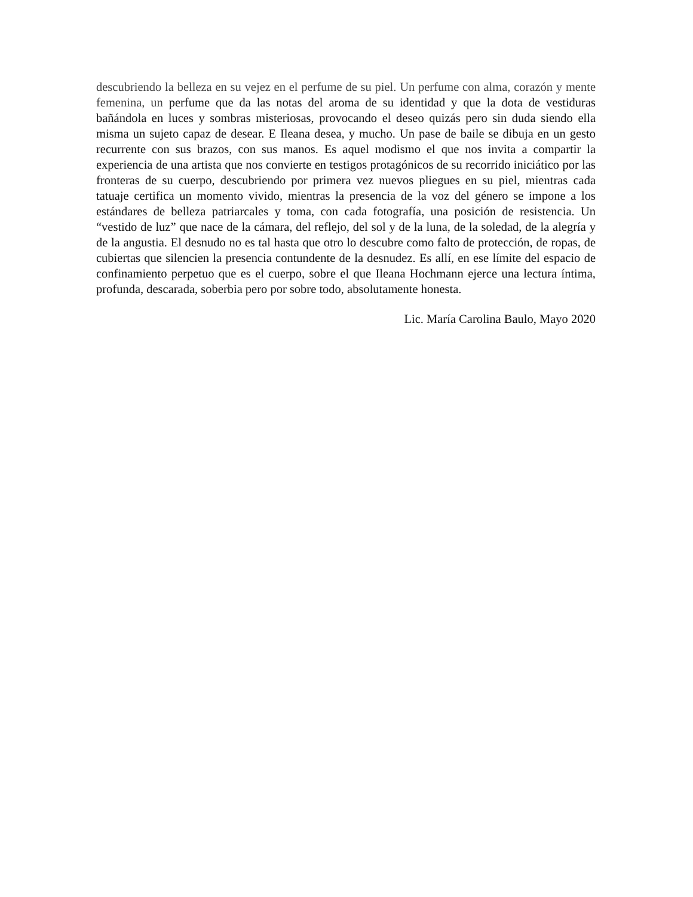descubriendo la belleza en su vejez en el perfume de su piel. Un perfume con alma, corazón y mente femenina, un perfume que da las notas del aroma de su identidad y que la dota de vestiduras bañándola en luces y sombras misteriosas, provocando el deseo quizás pero sin duda siendo ella misma un sujeto capaz de desear. E Ileana desea, y mucho. Un pase de baile se dibuja en un gesto recurrente con sus brazos, con sus manos. Es aquel modismo el que nos invita a compartir la experiencia de una artista que nos convierte en testigos protagónicos de su recorrido iniciático por las fronteras de su cuerpo, descubriendo por primera vez nuevos pliegues en su piel, mientras cada tatuaje certifica un momento vivido, mientras la presencia de la voz del género se impone a los estándares de belleza patriarcales y toma, con cada fotografía, una posición de resistencia. Un “vestido de luz” que nace de la cámara, del reflejo, del sol y de la luna, de la soledad, de la alegría y de la angustia. El desnudo no es tal hasta que otro lo descubre como falto de protección, de ropas, de cubiertas que silencien la presencia contundente de la desnudez. Es allí, en ese límite del espacio de confinamiento perpetuo que es el cuerpo, sobre el que Ileana Hochmann ejerce una lectura íntima, profunda, descarada, soberbia pero por sobre todo, absolutamente honesta.
Lic. María Carolina Baulo, Mayo 2020